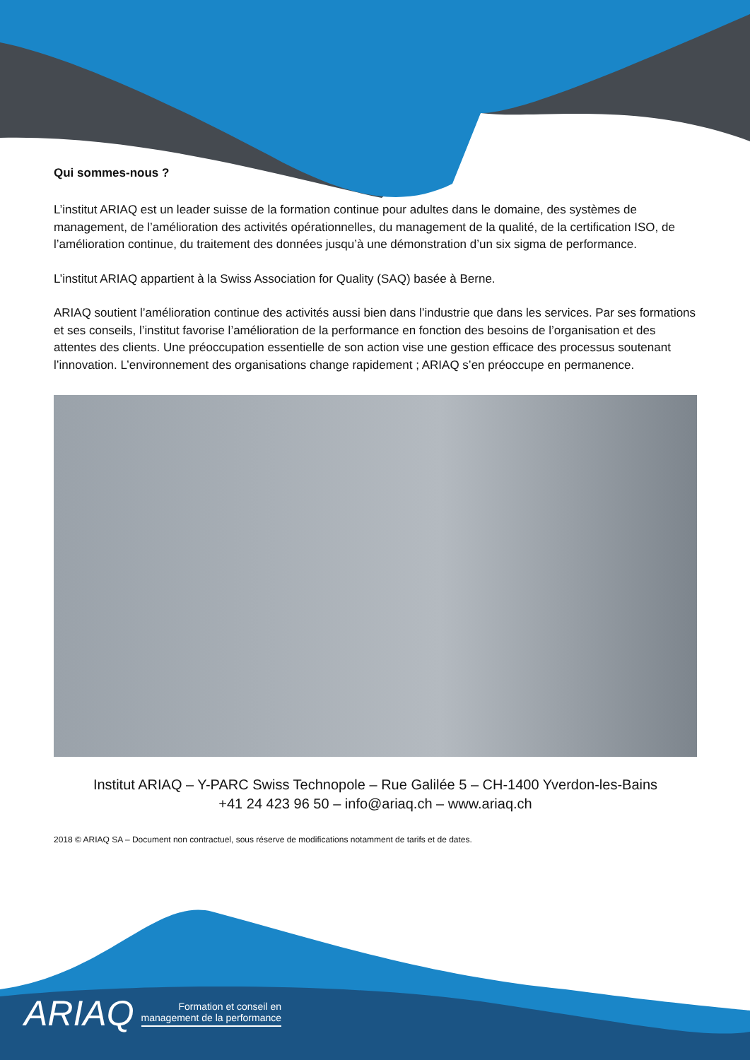Qui sommes-nous ?
L’institut ARIAQ est un leader suisse de la formation continue pour adultes dans le domaine, des systèmes de management, de l’amélioration des activités opérationnelles, du management de la qualité, de la certification ISO, de l’amélioration continue, du traitement des données jusqu’à une démonstration d’un six sigma de performance.
L’institut ARIAQ appartient à la Swiss Association for Quality (SAQ) basée à Berne.
ARIAQ soutient l’amélioration continue des activités aussi bien dans l’industrie que dans les services. Par ses formations et ses conseils, l’institut favorise l’amélioration de la performance en fonction des besoins de l’organisation et des attentes des clients. Une préoccupation essentielle de son action vise une gestion efficace des processus soutenant l’innovation. L’environnement des organisations change rapidement ; ARIAQ s’en préoccupe en permanence.
Institut ARIAQ – Y-PARC Swiss Technopole – Rue Galilée 5 – CH-1400 Yverdon-les-Bains
+41 24 423 96 50 – info@ariaq.ch – www.ariaq.ch
2018 © ARIAQ SA – Document non contractuel, sous réserve de modifications notamment de tarifs et de dates.
ARIAQ Formation et conseil en
management de la performance